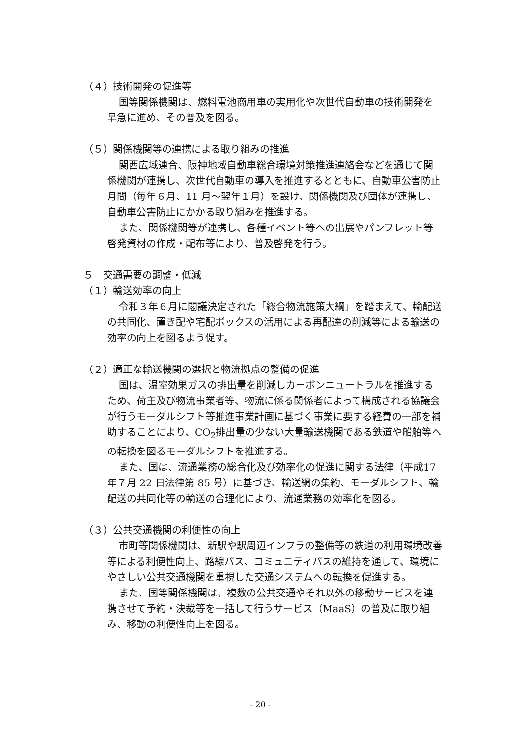（４）技術開発の促進等
国等関係機関は、燃料電池商用車の実用化や次世代自動車の技術開発を早急に進め、その普及を図る。
（５）関係機関等の連携による取り組みの推進
関西広域連合、阪神地域自動車総合環境対策推進連絡会などを通じて関係機関が連携し、次世代自動車の導入を推進するとともに、自動車公害防止月間（毎年６月、11 月～翌年１月）を設け、関係機関及び団体が連携し、自動車公害防止にかかる取り組みを推進する。
また、関係機関等が連携し、各種イベント等への出展やパンフレット等啓発資材の作成・配布等により、普及啓発を行う。
５　交通需要の調整・低減
（１）輸送効率の向上
令和３年６月に閣議決定された「総合物流施策大綱」を踏まえて、輸配送の共同化、置き配や宅配ボックスの活用による再配達の削減等による輸送の効率の向上を図るよう促す。
（２）適正な輸送機関の選択と物流拠点の整備の促進
国は、温室効果ガスの排出量を削減しカーボンニュートラルを推進するため、荷主及び物流事業者等、物流に係る関係者によって構成される協議会が行うモーダルシフト等推進事業計画に基づく事業に要する経費の一部を補助することにより、CO<sub>2</sub>排出量の少ない大量輸送機関である鉄道や船舶等への転換を図るモーダルシフトを推進する。
また、国は、流通業務の総合化及び効率化の促進に関する法律（平成17 年７月 22 日法律第 85 号）に基づき、輸送網の集約、モーダルシフト、輸配送の共同化等の輸送の合理化により、流通業務の効率化を図る。
（３）公共交通機関の利便性の向上
市町等関係機関は、新駅や駅周辺インフラの整備等の鉄道の利用環境改善等による利便性向上、路線バス、コミュニティバスの維持を通して、環境にやさしい公共交通機関を重視した交通システムへの転換を促進する。
また、国等関係機関は、複数の公共交通やそれ以外の移動サービスを連携させて予約・決裁等を一括して行うサービス（MaaS）の普及に取り組み、移動の利便性向上を図る。
- 20 -